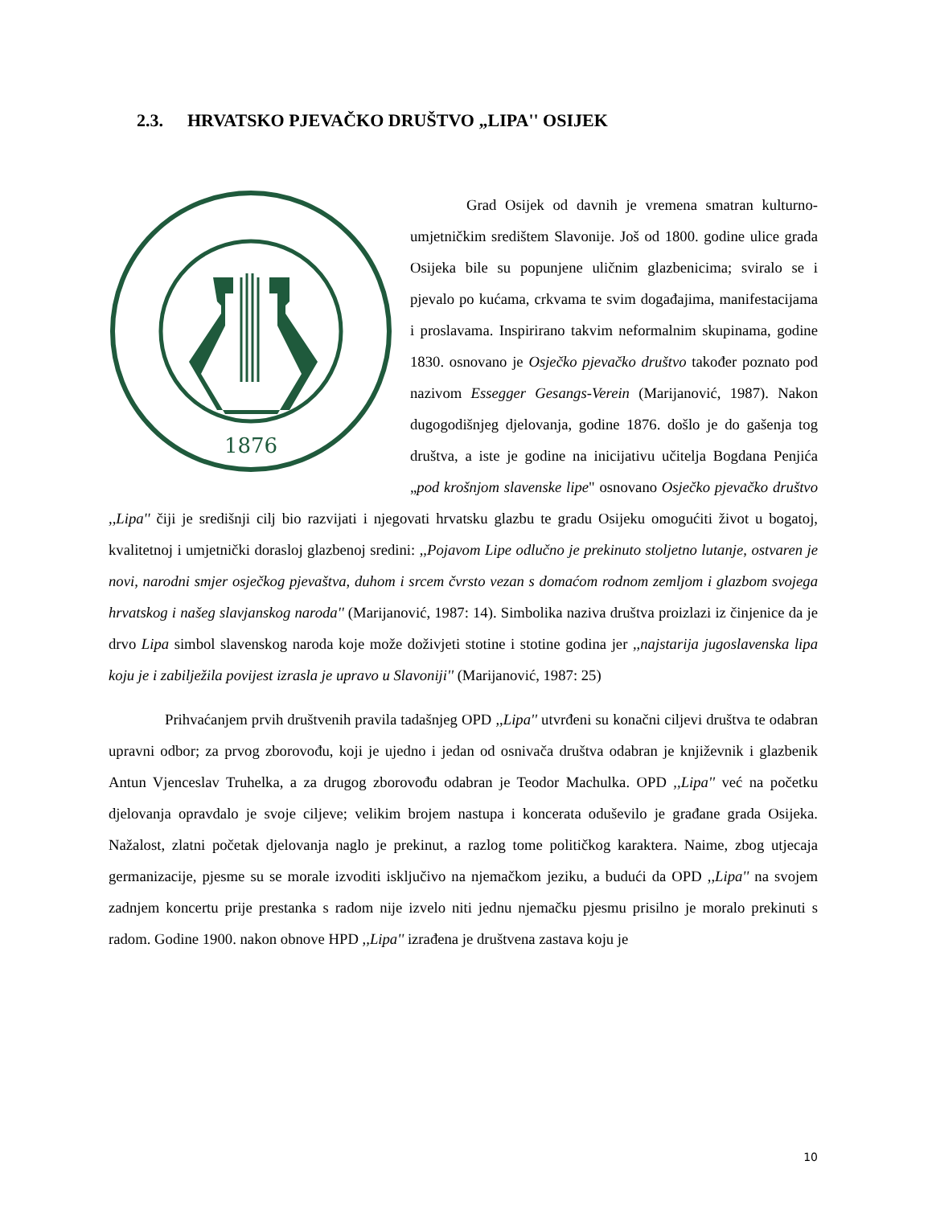2.3. HRVATSKO PJEVAČKO DRUŠTVO „LIPA'' OSIJEK
1876
Grad Osijek od davnih je vremena smatran kulturno-umjetničkim središtem Slavonije. Još od 1800. godine ulice grada Osijeka bile su popunjene uličnim glazbenicima; sviralo se i pjevalo po kućama, crkvama te svim događajima, manifestacijama i proslavama. Inspirirano takvim neformalnim skupinama, godine 1830. osnovano je Osječko pjevačko društvo također poznato pod nazivom Essegger Gesangs-Verein (Marijanović, 1987). Nakon dugogodišnjeg djelovanja, godine 1876. došlo je do gašenja tog društva, a iste je godine na inicijativu učitelja Bogdana Penjića „pod krošnjom slavenske lipe" osnovano Osječko pjevačko društvo ,,Lipa'' čiji je središnji cilj bio razvijati i njegovati hrvatsku glazbu te gradu Osijeku omogućiti život u bogatoj, kvalitetnoj i umjetnički dorasloj glazbenoj sredini: ,,Pojavom Lipe odlučno je prekinuto stoljetno lutanje, ostvaren je novi, narodni smjer osječkog pjevaštva, duhom i srcem čvrsto vezan s domaćom rodnom zemljom i glazbom svojega hrvatskog i našeg slavjanskog naroda'' (Marijanović, 1987: 14). Simbolika naziva društva proizlazi iz činjenice da je drvo Lipa simbol slavenskog naroda koje može doživjeti stotine i stotine godina jer ,,najstarija jugoslavenska lipa koju je i zabilježila povijest izrasla je upravo u Slavoniji'' (Marijanović, 1987: 25)
Prihvaćanjem prvih društvenih pravila tadašnjeg OPD ,,Lipa'' utvrđeni su konačni ciljevi društva te odabran upravni odbor; za prvog zborovođu, koji je ujedno i jedan od osnivača društva odabran je književnik i glazbenik Antun Vjenceslav Truhelka, a za drugog zborovođu odabran je Teodor Machulka. OPD ,,Lipa'' već na početku djelovanja opravdalo je svoje ciljeve; velikim brojem nastupa i koncerata oduševilo je građane grada Osijeka. Nažalost, zlatni početak djelovanja naglo je prekinut, a razlog tome političkog karaktera. Naime, zbog utjecaja germanizacije, pjesme su se morale izvoditi isključivo na njemačkom jeziku, a budući da OPD ,,Lipa'' na svojem zadnjem koncertu prije prestanka s radom nije izvelo niti jednu njemačku pjesmu prisilno je moralo prekinuti s radom. Godine 1900. nakon obnove HPD ,,Lipa'' izrađena je društvena zastava koju je
10